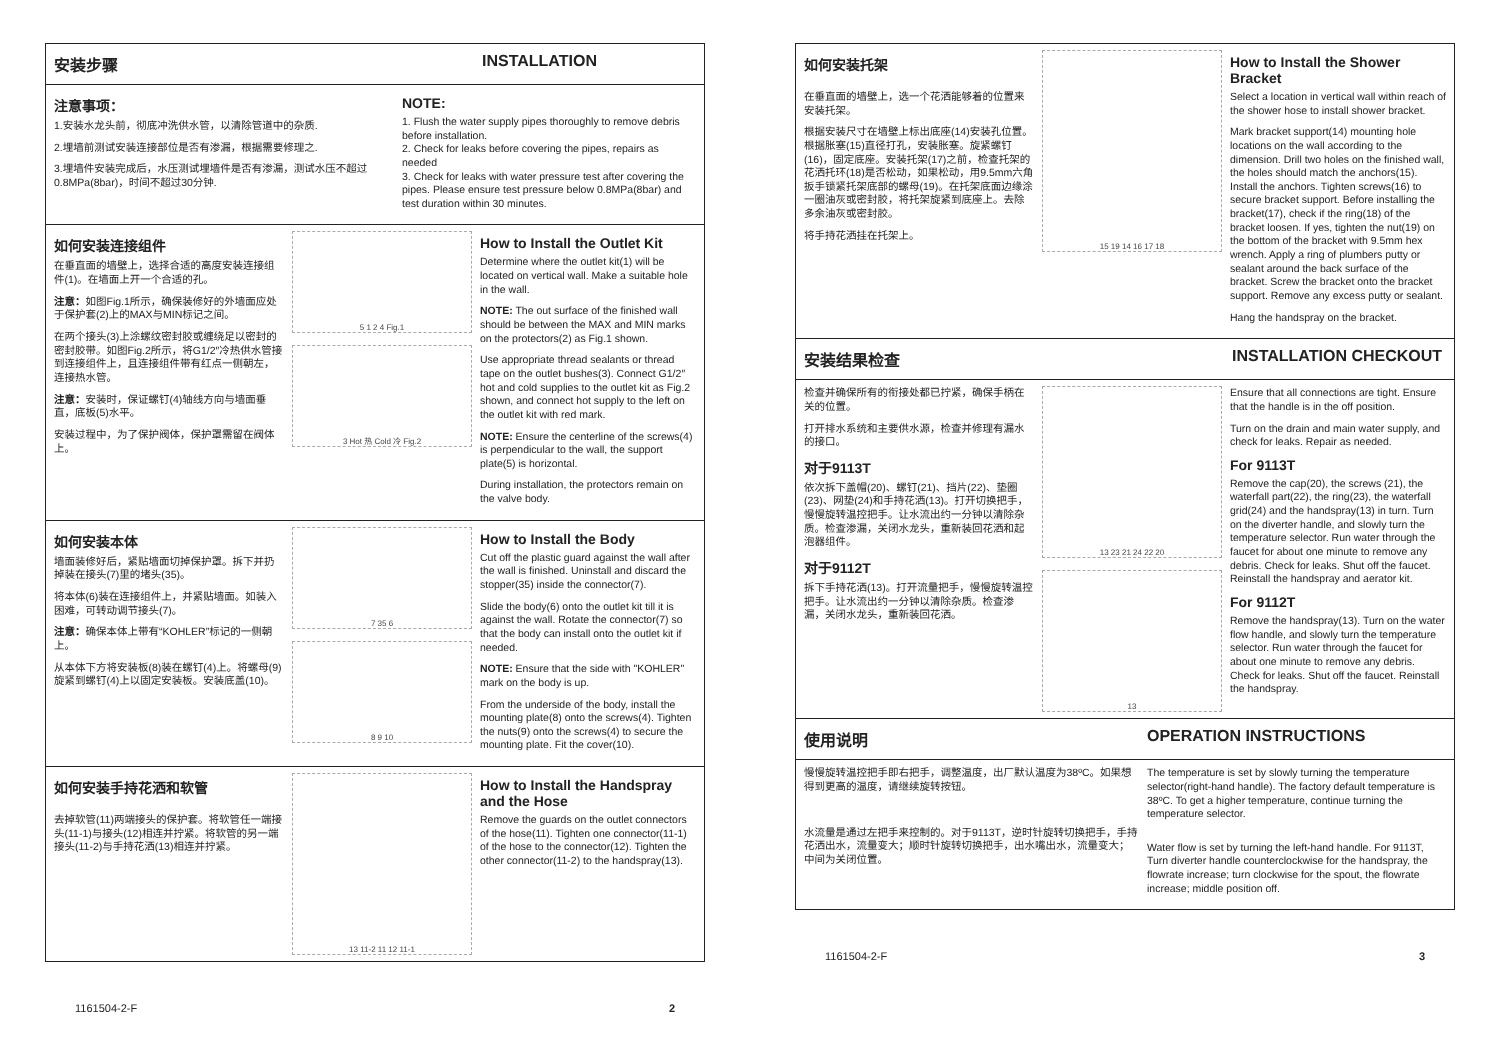安装步骤 INSTALLATION
注意事项：
1.安装水龙头前，彻底冲洗供水管，以清除管道中的杂质.
2.埋墙前测试安装连接部位是否有渗漏，根据需要修理之.
3.埋墙件安装完成后，水压测试埋墙件是否有渗漏，测试水压不超过0.8MPa(8bar)，时间不超过30分钟.
NOTE:
1. Flush the water supply pipes thoroughly to remove debris before installation.
2. Check for leaks before covering the pipes, repairs as needed
3. Check for leaks with water pressure test after covering the pipes. Please ensure test pressure below 0.8MPa(8bar) and test duration within 30 minutes.
如何安装连接组件
在垂直面的墙壁上，选择合适的高度安装连接组件(1)。在墙面上开一个合适的孔。
注意：如图Fig.1所示，确保装修好的外墙面应处于保护套(2)上的MAX与MIN标记之间。
在两个接头(3)上涂螺纹密封胶或缠绕足以密封的密封胶带。如图Fig.2所示，将G1/2″冷热供水管接到连接组件上，且连接组件带有红点一侧朝左，连接热水管。
注意：安装时，保证螺钉(4)轴线方向与墙面垂直，底板(5)水平。
安装过程中，为了保护阀体，保护罩需留在阀体上。
5 1 2 4 Fig.1
3 Hot 热 Cold 冷 Fig.2
How to Install the Outlet Kit
Determine where the outlet kit(1) will be located on vertical wall. Make a suitable hole in the wall.
NOTE: The out surface of the finished wall should be between the MAX and MIN marks on the protectors(2) as Fig.1 shown.
Use appropriate thread sealants or thread tape on the outlet bushes(3). Connect G1/2″ hot and cold supplies to the outlet kit as Fig.2 shown, and connect hot supply to the left on the outlet kit with red mark.
NOTE: Ensure the centerline of the screws(4) is perpendicular to the wall, the support plate(5) is horizontal.
During installation, the protectors remain on the valve body.
如何安装本体
墙面装修好后，紧贴墙面切掉保护罩。拆下并扔掉装在接头(7)里的堵头(35)。
将本体(6)装在连接组件上，并紧贴墙面。如装入困难，可转动调节接头(7)。
注意：确保本体上带有“KOHLER”标记的一侧朝上。
从本体下方将安装板(8)装在螺钉(4)上。将螺母(9)旋紧到螺钉(4)上以固定安装板。安装底盖(10)。
7 35 6
8 9 10
How to Install the Body
Cut off the plastic guard against the wall after the wall is finished. Uninstall and discard the stopper(35) inside the connector(7).
Slide the body(6) onto the outlet kit till it is against the wall. Rotate the connector(7) so that the body can install onto the outlet kit if needed.
NOTE: Ensure that the side with "KOHLER" mark on the body is up.
From the underside of the body, install the mounting plate(8) onto the screws(4). Tighten the nuts(9) onto the screws(4) to secure the mounting plate. Fit the cover(10).
如何安装手持花洒和软管
去掉软管(11)两端接头的保护套。将软管任一端接头(11-1)与接头(12)相连并拧紧。将软管的另一端接头(11-2)与手持花洒(13)相连并拧紧。
13 11-2 11 12 11-1
How to Install the Handspray and the Hose
Remove the guards on the outlet connectors of the hose(11). Tighten one connector(11-1) of the hose to the connector(12). Tighten the other connector(11-2) to the handspray(13).
1161504-2-F 2
如何安装托架
在垂直面的墙壁上，选一个花洒能够着的位置来安装托架。
根据安装尺寸在墙壁上标出底座(14)安装孔位置。根据胀塞(15)直径打孔，安装胀塞。旋紧螺钉(16)，固定底座。安装托架(17)之前，检查托架的花洒托环(18)是否松动，如果松动，用9.5mm六角扳手锁紧托架底部的螺母(19)。在托架底面边缘涂一圈油灰或密封胶，将托架旋紧到底座上。去除多余油灰或密封胶。
将手持花洒挂在托架上。
15 19 14 16 17 18
How to Install the Shower Bracket
Select a location in vertical wall within reach of the shower hose to install shower bracket.
Mark bracket support(14) mounting hole locations on the wall according to the dimension. Drill two holes on the finished wall, the holes should match the anchors(15). Install the anchors. Tighten screws(16) to secure bracket support. Before installing the bracket(17), check if the ring(18) of the bracket loosen. If yes, tighten the nut(19) on the bottom of the bracket with 9.5mm hex wrench. Apply a ring of plumbers putty or sealant around the back surface of the bracket. Screw the bracket onto the bracket support. Remove any excess putty or sealant.
Hang the handspray on the bracket.
安装结果检查 INSTALLATION CHECKOUT
检查并确保所有的衔接处都已拧紧，确保手柄在关的位置。
打开排水系统和主要供水源，检查并修理有漏水的接口。
对于9113T
依次拆下盖帽(20)、螺钉(21)、挡片(22)、垫圈(23)、网垫(24)和手持花洒(13)。打开切换把手，慢慢旋转温控把手。让水流出约一分钟以清除杂质。检查渗漏，关闭水龙头，重新装回花洒和起泡器组件。
对于9112T
拆下手持花洒(13)。打开流量把手，慢慢旋转温控把手。让水流出约一分钟以清除杂质。检查渗漏，关闭水龙头，重新装回花洒。
13 23 21 24 22 20
13
Ensure that all connections are tight. Ensure that the handle is in the off position.
Turn on the drain and main water supply, and check for leaks. Repair as needed.
For 9113T
Remove the cap(20), the screws (21), the waterfall part(22), the ring(23), the waterfall grid(24) and the handspray(13) in turn. Turn on the diverter handle, and slowly turn the temperature selector. Run water through the faucet for about one minute to remove any debris. Check for leaks. Shut off the faucet. Reinstall the handspray and aerator kit.
For 9112T
Remove the handspray(13). Turn on the water flow handle, and slowly turn the temperature selector. Run water through the faucet for about one minute to remove any debris. Check for leaks. Shut off the faucet. Reinstall the handspray.
使用说明 OPERATION INSTRUCTIONS
慢慢旋转温控把手即右把手，调整温度，出厂默认温度为38ºC。如果想得到更高的温度，请继续旋转按钮。
水流量是通过左把手来控制的。对于9113T，逆时针旋转切换把手，手持花洒出水，流量变大；顺时针旋转切换把手，出水嘴出水，流量变大；中间为关闭位置。
The temperature is set by slowly turning the temperature selector(right-hand handle). The factory default temperature is 38ºC. To get a higher temperature, continue turning the temperature selector.
Water flow is set by turning the left-hand handle. For 9113T, Turn diverter handle counterclockwise for the handspray, the flowrate increase; turn clockwise for the spout, the flowrate increase; middle position off.
1161504-2-F 3